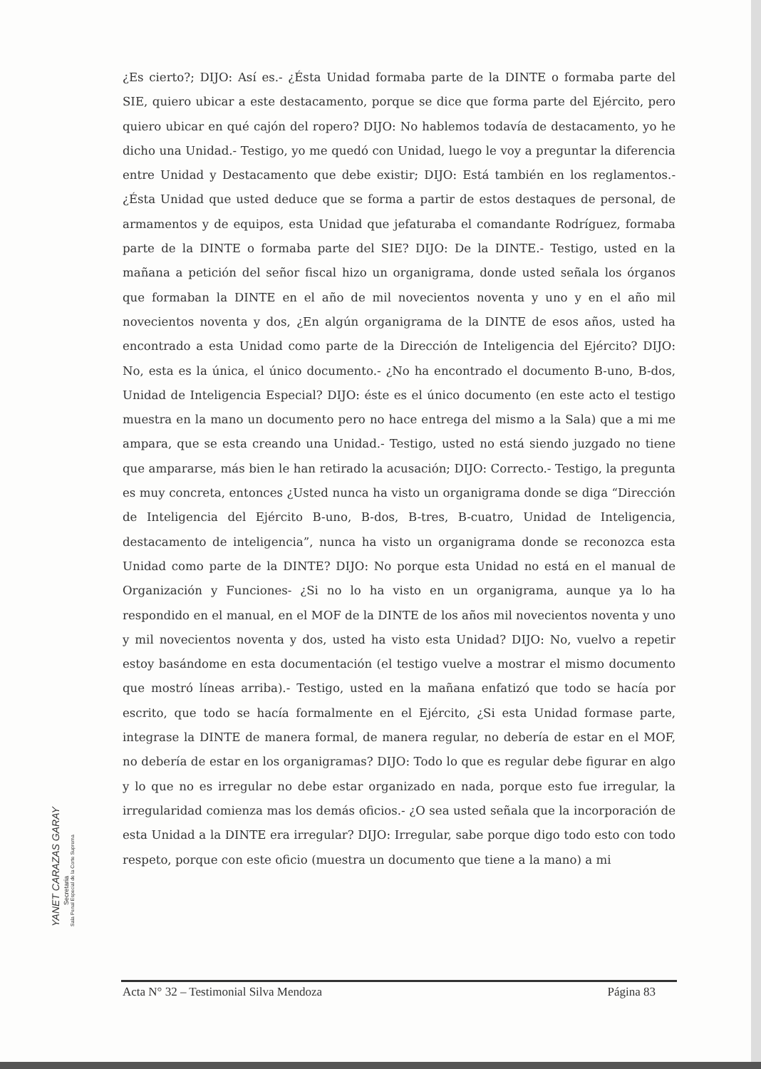¿Es cierto?; DIJO: Así es.- ¿Ésta Unidad formaba parte de la DINTE o formaba parte del SIE, quiero ubicar a este destacamento, porque se dice que forma parte del Ejército, pero quiero ubicar en qué cajón del ropero? DIJO: No hablemos todavía de destacamento, yo he dicho una Unidad.- Testigo, yo me quedó con Unidad, luego le voy a preguntar la diferencia entre Unidad y Destacamento que debe existir; DIJO: Está también en los reglamentos.- ¿Ésta Unidad que usted deduce que se forma a partir de estos destaques de personal, de armamentos y de equipos, esta Unidad que jefaturaba el comandante Rodríguez, formaba parte de la DINTE o formaba parte del SIE? DIJO: De la DINTE.- Testigo, usted en la mañana a petición del señor fiscal hizo un organigrama, donde usted señala los órganos que formaban la DINTE en el año de mil novecientos noventa y uno y en el año mil novecientos noventa y dos, ¿En algún organigrama de la DINTE de esos años, usted ha encontrado a esta Unidad como parte de la Dirección de Inteligencia del Ejército? DIJO: No, esta es la única, el único documento.- ¿No ha encontrado el documento B-uno, B-dos, Unidad de Inteligencia Especial? DIJO: éste es el único documento (en este acto el testigo muestra en la mano un documento pero no hace entrega del mismo a la Sala) que a mi me ampara, que se esta creando una Unidad.- Testigo, usted no está siendo juzgado no tiene que ampararse, más bien le han retirado la acusación; DIJO: Correcto.- Testigo, la pregunta es muy concreta, entonces ¿Usted nunca ha visto un organigrama donde se diga “Dirección de Inteligencia del Ejército B-uno, B-dos, B-tres, B-cuatro, Unidad de Inteligencia, destacamento de inteligencia”, nunca ha visto un organigrama donde se reconozca esta Unidad como parte de la DINTE? DIJO: No porque esta Unidad no está en el manual de Organización y Funciones- ¿Si no lo ha visto en un organigrama, aunque ya lo ha respondido en el manual, en el MOF de la DINTE de los años mil novecientos noventa y uno y mil novecientos noventa y dos, usted ha visto esta Unidad? DIJO: No, vuelvo a repetir estoy basándome en esta documentación (el testigo vuelve a mostrar el mismo documento que mostró líneas arriba).- Testigo, usted en la mañana enfatizó que todo se hacía por escrito, que todo se hacía formalmente en el Ejército, ¿Si esta Unidad formase parte, integrase la DINTE de manera formal, de manera regular, no debería de estar en el MOF, no debería de estar en los organigramas? DIJO: Todo lo que es regular debe figurar en algo y lo que no es irregular no debe estar organizado en nada, porque esto fue irregular, la irregularidad comienza mas los demás oficios.- ¿O sea usted señala que la incorporación de esta Unidad a la DINTE era irregular? DIJO: Irregular, sabe porque digo todo esto con todo respeto, porque con este oficio (muestra un documento que tiene a la mano) a mi
YANET CARAZAS GARAY
Secretaria
Sala Penal Especial de la Corte Suprema
Acta N° 32 – Testimonial Silva Mendoza Página 83